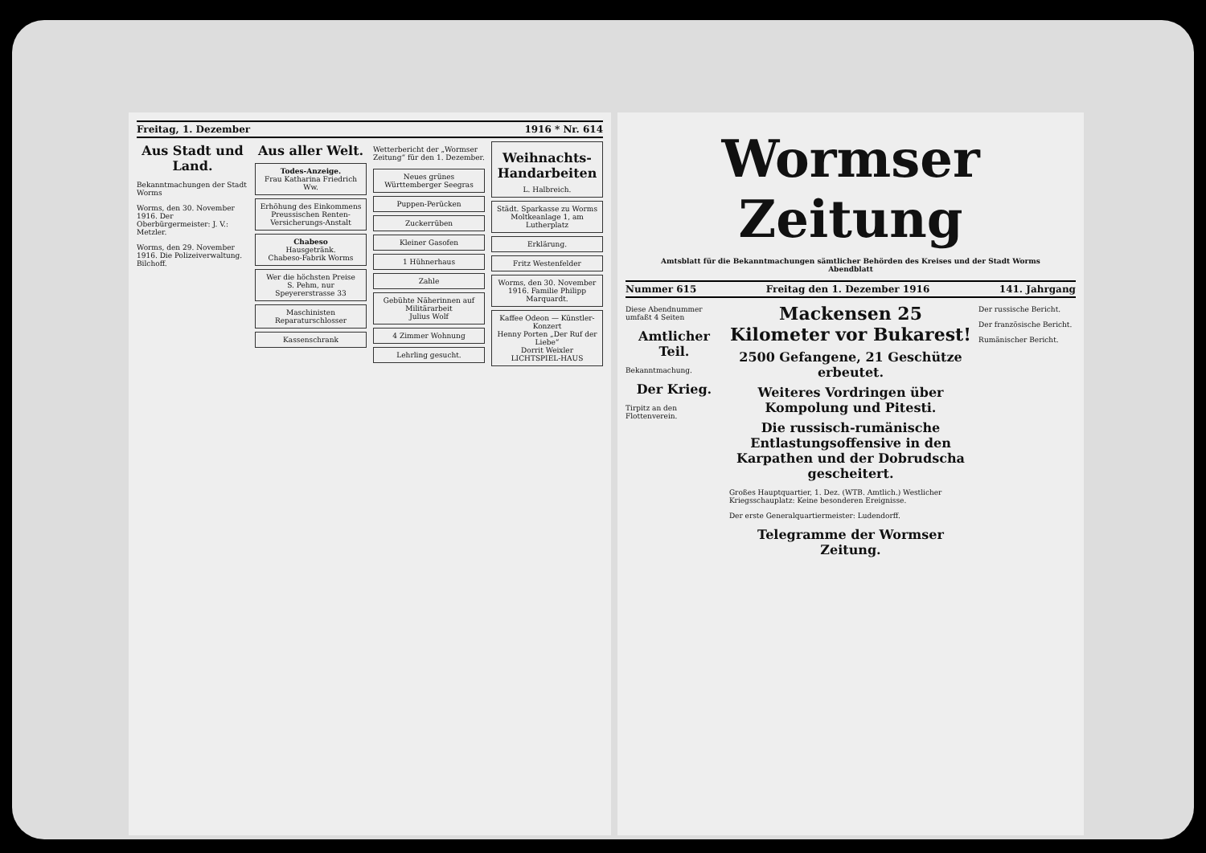Freitag, 1. Dezember 1916 * Nr. 614
Aus Stadt und Land.
Bekanntmachungen der Stadt Worms
Worms, den 30. November 1916. Der Oberbürgermeister: J. V.: Metzler.
Worms, den 29. November 1916. Die Polizeiverwaltung. Bilchoff.
Aus aller Welt.
Todes-Anzeige.
Frau Katharina Friedrich Ww.
Erhöhung des Einkommens
Preussischen Renten-Versicherungs-Anstalt
Chabeso
Hausgetränk.
Chabeso-Fabrik Worms
Wer die höchsten Preise
S. Pehm, nur Speyererstrasse 33
Maschinisten
Reparaturschlosser
Kassenschrank
Wetterbericht der „Wormser Zeitung“ für den 1. Dezember.
Neues grünes Württemberger Seegras
Puppen-Perücken
Zuckerrüben
Kleiner Gasofen
1 Hühnerhaus
Zahle
Gebühte Näherinnen auf Militärarbeit
Julius Wolf
4 Zimmer Wohnung
Lehrling gesucht.
Weihnachts-Handarbeiten
L. Halbreich.
Städt. Sparkasse zu Worms
Moltkeanlage 1, am Lutherplatz
Erklärung.
Fritz Westenfelder
Worms, den 30. November 1916. Familie Philipp Marquardt.
Kaffee Odeon — Künstler-Konzert
Henny Porten „Der Ruf der Liebe“
Dorrit Weixler
LICHTSPIEL-HAUS
Wormser Zeitung
Amtsblatt für die Bekanntmachungen sämtlicher Behörden des Kreises und der Stadt Worms
Abendblatt
Nummer 615 Freitag den 1. Dezember 1916 141. Jahrgang
Diese Abendnummer umfaßt 4 Seiten
Amtlicher Teil.
Bekanntmachung.
Der Krieg.
Tirpitz an den Flottenverein.
Mackensen 25 Kilometer vor Bukarest!
2500 Gefangene, 21 Geschütze erbeutet.
Weiteres Vordringen über Kompolung und Pitesti.
Die russisch-rumänische Entlastungsoffensive in den Karpathen und der Dobrudscha gescheitert.
Großes Hauptquartier, 1. Dez. (WTB. Amtlich.) Westlicher Kriegsschauplatz: Keine besonderen Ereignisse.
Der erste Generalquartiermeister: Ludendorff.
Telegramme der Wormser Zeitung.
Der russische Bericht.
Der französische Bericht.
Rumänischer Bericht.